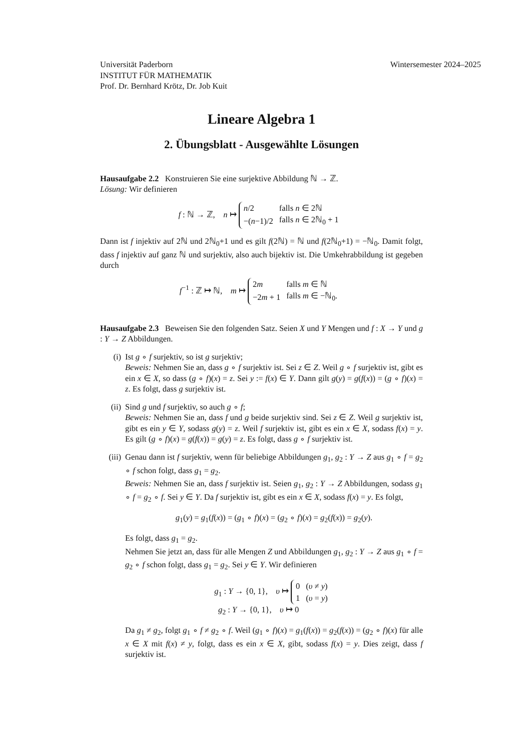Universität Paderborn Wintersemester 2024–2025
INSTITUT FÜR MATHEMATIK
Prof. Dr. Bernhard Krötz, Dr. Job Kuit
Lineare Algebra 1
2. Übungsblatt - Ausgewählte Lösungen
Hausaufgabe 2.2 Konstruieren Sie eine surjektive Abbildung ℕ → ℤ.
Lösung: Wir definieren
f : ℕ → ℤ, n ↦
| n /2 | falls n ∈ 2ℕ |
| −( n −1)/2 | falls n ∈ 2ℕ<sub>0</sub> + 1 |
Dann ist f injektiv auf 2ℕ und 2ℕ<sub>0</sub>+1 und es gilt f(2ℕ) = ℕ und f(2ℕ<sub>0</sub>+1) = −ℕ<sub>0</sub>. Damit folgt, dass f injektiv auf ganz ℕ und surjektiv, also auch bijektiv ist. Die Umkehrabbildung ist gegeben durch
f<sup>−1</sup> : ℤ ↦ ℕ, m ↦
| 2 m | falls m ∈ ℕ |
| −2 m + 1 | falls m ∈ −ℕ<sub>0</sub>. |
Hausaufgabe 2.3 Beweisen Sie den folgenden Satz. Seien X und Y Mengen und f : X → Y und g : Y → Z Abbildungen.
(i) Ist g ∘ f surjektiv, so ist g surjektiv;
Beweis: Nehmen Sie an, dass g ∘ f surjektiv ist. Sei z ∈ Z. Weil g ∘ f surjektiv ist, gibt es ein x ∈ X, so dass (g ∘ f)(x) = z. Sei y := f(x) ∈ Y. Dann gilt g(y) = g(f(x)) = (g ∘ f)(x) = z. Es folgt, dass g surjektiv ist.
(ii) Sind g und f surjektiv, so auch g ∘ f;
Beweis: Nehmen Sie an, dass f und g beide surjektiv sind. Sei z ∈ Z. Weil g surjektiv ist, gibt es ein y ∈ Y, sodass g(y) = z. Weil f surjektiv ist, gibt es ein x ∈ X, sodass f(x) = y. Es gilt (g ∘ f)(x) = g(f(x)) = g(y) = z. Es folgt, dass g ∘ f surjektiv ist.
(iii)
Genau dann ist f surjektiv, wenn für beliebige Abbildungen g<sub>1</sub>, g<sub>2</sub> : Y → Z aus g<sub>1</sub> ∘ f = g<sub>2</sub> ∘ f schon folgt, dass g<sub>1</sub> = g<sub>2</sub>.
Beweis: Nehmen Sie an, dass f surjektiv ist. Seien g<sub>1</sub>, g<sub>2</sub> : Y → Z Abbildungen, sodass g<sub>1</sub> ∘ f = g<sub>2</sub> ∘ f. Sei y ∈ Y. Da f surjektiv ist, gibt es ein x ∈ X, sodass f(x) = y. Es folgt,
g<sub>1</sub>(y) = g<sub>1</sub>(f(x)) = (g<sub>1</sub> ∘ f)(x) = (g<sub>2</sub> ∘ f)(x) = g<sub>2</sub>(f(x)) = g<sub>2</sub>(y).
Es folgt, dass g<sub>1</sub> = g<sub>2</sub>.
Nehmen Sie jetzt an, dass für alle Mengen Z und Abbildungen g<sub>1</sub>, g<sub>2</sub> : Y → Z aus g<sub>1</sub> ∘ f = g<sub>2</sub> ∘ f schon folgt, dass g<sub>1</sub> = g<sub>2</sub>. Sei y ∈ Y. Wir definieren
g<sub>1</sub> : Y → {0, 1}, υ ↦
| 0 | ( υ ≠ y ) |
| 1 | ( υ = y ) |
g<sub>2</sub> : Y → {0, 1}, υ ↦ 0
Da g<sub>1</sub> ≠ g<sub>2</sub>, folgt g<sub>1</sub> ∘ f ≠ g<sub>2</sub> ∘ f. Weil (g<sub>1</sub> ∘ f)(x) = g<sub>1</sub>(f(x)) = g<sub>2</sub>(f(x)) = (g<sub>2</sub> ∘ f)(x) für alle x ∈ X mit f(x) ≠ y, folgt, dass es ein x ∈ X, gibt, sodass f(x) = y. Dies zeigt, dass f surjektiv ist.